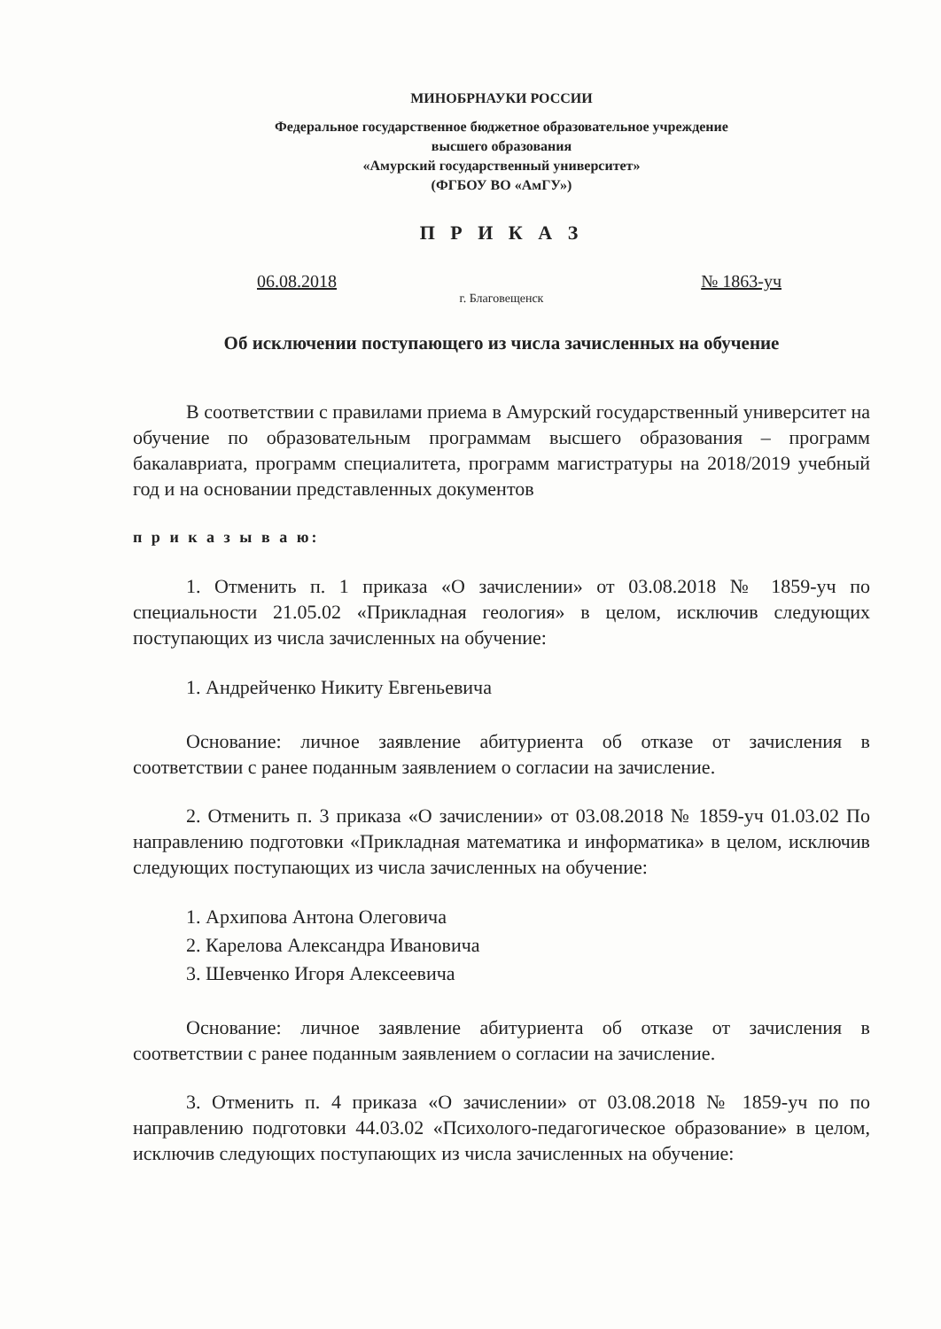МИНОБРНАУКИ РОССИИ
Федеральное государственное бюджетное образовательное учреждение
высшего образования
«Амурский государственный университет»
(ФГБОУ ВО «АмГУ»)
П Р И К А З
06.08.2018 № 1863-уч
г. Благовещенск
Об исключении поступающего из числа зачисленных на обучение
В соответствии с правилами приема в Амурский государственный университет на обучение по образовательным программам высшего образования – программ бакалавриата, программ специалитета, программ магистратуры на 2018/2019 учебный год и на основании представленных документов
п р и к а з ы в а ю:
1. Отменить п. 1 приказа «О зачислении» от 03.08.2018 № 1859-уч по специальности 21.05.02 «Прикладная геология» в целом, исключив следующих поступающих из числа зачисленных на обучение:
1. Андрейченко Никиту Евгеньевича
Основание: личное заявление абитуриента об отказе от зачисления в соответствии с ранее поданным заявлением о согласии на зачисление.
2. Отменить п. 3 приказа «О зачислении» от 03.08.2018 № 1859-уч 01.03.02 По направлению подготовки «Прикладная математика и информатика» в целом, исключив следующих поступающих из числа зачисленных на обучение:
1. Архипова Антона Олеговича
2. Карелова Александра Ивановича
3. Шевченко Игоря Алексеевича
Основание: личное заявление абитуриента об отказе от зачисления в соответствии с ранее поданным заявлением о согласии на зачисление.
3. Отменить п. 4 приказа «О зачислении» от 03.08.2018 № 1859-уч по по направлению подготовки 44.03.02 «Психолого-педагогическое образование» в целом, исключив следующих поступающих из числа зачисленных на обучение: